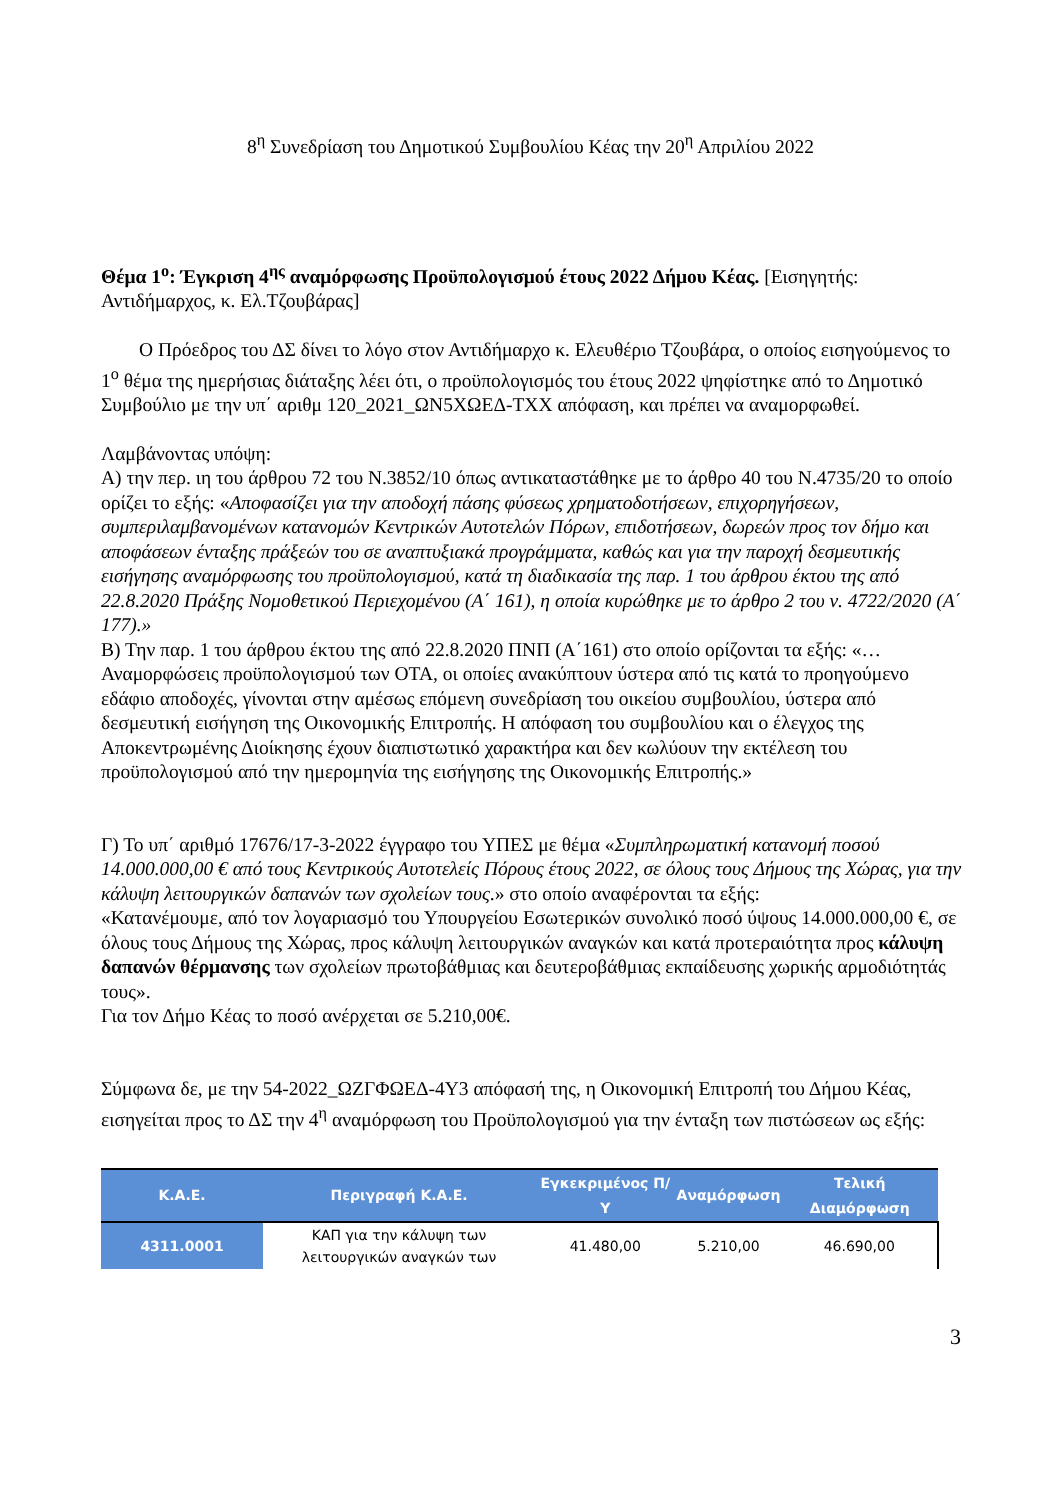8<sup>η</sup> Συνεδρίαση του Δημοτικού Συμβουλίου Κέας την 20<sup>η</sup> Απριλίου 2022
Θέμα 1<sup>ο</sup>: Έγκριση 4<sup>ης</sup> αναμόρφωσης Προϋπολογισμού έτους 2022 Δήμου Κέας. [Εισηγητής: Αντιδήμαρχος, κ. Ελ.Τζουβάρας]
Ο Πρόεδρος του ΔΣ δίνει το λόγο στον Αντιδήμαρχο κ. Ελευθέριο Τζουβάρα, ο οποίος εισηγούμενος το 1<sup>ο</sup> θέμα της ημερήσιας διάταξης λέει ότι, ο προϋπολογισμός του έτους 2022 ψηφίστηκε από το Δημοτικό Συμβούλιο με την υπ΄ αριθμ 120_2021_ΩΝ5ΧΩΕΔ-ΤΧΧ απόφαση, και πρέπει να αναμορφωθεί.
Λαμβάνοντας υπόψη:
Α) την περ. ιη του άρθρου 72 του Ν.3852/10 όπως αντικαταστάθηκε με το άρθρο 40 του Ν.4735/20 το οποίο ορίζει το εξής: «Αποφασίζει για την αποδοχή πάσης φύσεως χρηματοδοτήσεων, επιχορηγήσεων, συμπεριλαμβανομένων κατανομών Κεντρικών Αυτοτελών Πόρων, επιδοτήσεων, δωρεών προς τον δήμο και αποφάσεων ένταξης πράξεών του σε αναπτυξιακά προγράμματα, καθώς και για την παροχή δεσμευτικής εισήγησης αναμόρφωσης του προϋπολογισμού, κατά τη διαδικασία της παρ. 1 του άρθρου έκτου της από 22.8.2020 Πράξης Νομοθετικού Περιεχομένου (Α΄ 161), η οποία κυρώθηκε με το άρθρο 2 του ν. 4722/2020 (Α΄ 177).»
Β) Την παρ. 1 του άρθρου έκτου της από 22.8.2020 ΠΝΠ (Α΄161) στο οποίο ορίζονται τα εξής: «…Αναμορφώσεις προϋπολογισμού των ΟΤΑ, οι οποίες ανακύπτουν ύστερα από τις κατά το προηγούμενο εδάφιο αποδοχές, γίνονται στην αμέσως επόμενη συνεδρίαση του οικείου συμβουλίου, ύστερα από δεσμευτική εισήγηση της Οικονομικής Επιτροπής. Η απόφαση του συμβουλίου και ο έλεγχος της Αποκεντρωμένης Διοίκησης έχουν διαπιστωτικό χαρακτήρα και δεν κωλύουν την εκτέλεση του προϋπολογισμού από την ημερομηνία της εισήγησης της Οικονομικής Επιτροπής.»
Γ) Το υπ΄ αριθμό 17676/17-3-2022 έγγραφο του ΥΠΕΣ με θέμα «Συμπληρωματική κατανομή ποσού 14.000.000,00 € από τους Κεντρικούς Αυτοτελείς Πόρους έτους 2022, σε όλους τους Δήμους της Χώρας, για την κάλυψη λειτουργικών δαπανών των σχολείων τους.» στο οποίο αναφέρονται τα εξής:
«Κατανέμουμε, από τον λογαριασμό του Υπουργείου Εσωτερικών συνολικό ποσό ύψους 14.000.000,00 €, σε όλους τους Δήμους της Χώρας, προς κάλυψη λειτουργικών αναγκών και κατά προτεραιότητα προς κάλυψη δαπανών θέρμανσης των σχολείων πρωτοβάθμιας και δευτεροβάθμιας εκπαίδευσης χωρικής αρμοδιότητάς τους».
Για τον Δήμο Κέας το ποσό ανέρχεται σε 5.210,00€.
Σύμφωνα δε, με την 54-2022_ΩΖΓΦΩΕΔ-4Υ3 απόφασή της, η Οικονομική Επιτροπή του Δήμου Κέας, εισηγείται προς το ΔΣ την 4<sup>η</sup> αναμόρφωση του Προϋπολογισμού για την ένταξη των πιστώσεων ως εξής:
| Κ.Α.Ε. | Περιγραφή Κ.Α.Ε. | Εγκεκριμένος Π/Υ | Αναμόρφωση | Τελική Διαμόρφωση |
| --- | --- | --- | --- | --- |
| 4311.0001 | ΚΑΠ για την κάλυψη των λειτουργικών αναγκών των | 41.480,00 | 5.210,00 | 46.690,00 |
3